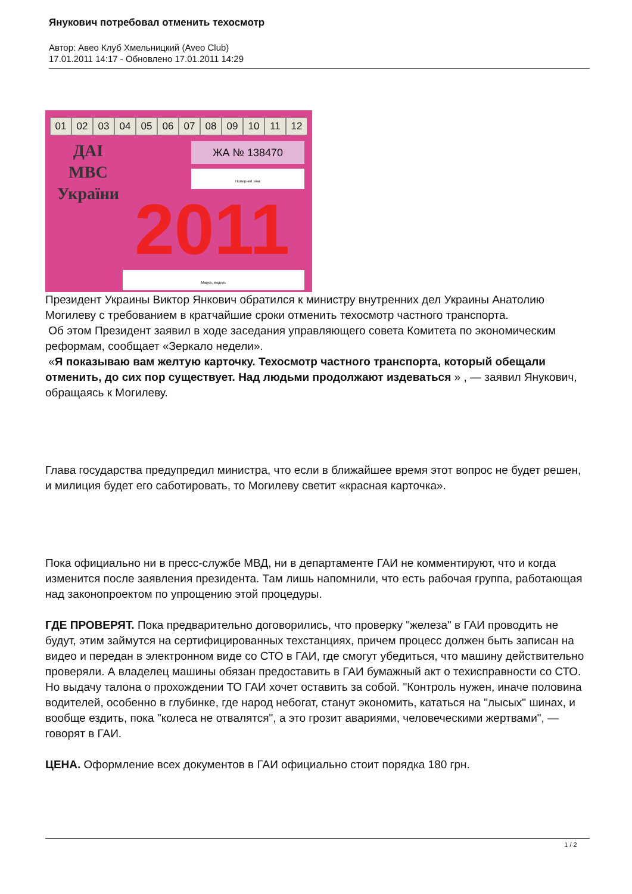Янукович потребовал отменить техосмотр
Автор: Авео Клуб Хмельницкий (Aveo Club)
17.01.2011 14:17 - Обновлено 17.01.2011 14:29
01 02 03 04 05 06 07 08 09 10 11 12
ДАІ
МВС
України
ЖА № 138470
Номерний знак
2011
Марка, модель
Президент Украины Виктор Янкович обратился к министру внутренних дел Украины Анатолию Могилеву с требованием в кратчайшие сроки отменить техосмотр частного транспорта.
Об этом Президент заявил в ходе заседания управляющего совета Комитета по экономическим реформам, сообщает «Зеркало недели».
«Я показываю вам желтую карточку. Техосмотр частного транспорта, который обещали отменить, до сих пор существует. Над людьми продолжают издеваться » , — заявил Янукович, обращаясь к Могилеву.
Глава государства предупредил министра, что если в ближайшее время этот вопрос не будет решен, и милиция будет его саботировать, то Могилеву светит «красная карточка».
Пока официально ни в пресс-службе МВД, ни в департаменте ГАИ не комментируют, что и когда изменится после заявления президента. Там лишь напомнили, что есть рабочая группа, работающая над законопроектом по упрощению этой процедуры.
ГДЕ ПРОВЕРЯТ. Пока предварительно договорились, что проверку "железа" в ГАИ проводить не будут, этим займутся на сертифицированных техстанциях, причем процесс должен быть записан на видео и передан в электронном виде со СТО в ГАИ, где смогут убедиться, что машину действительно проверяли. А владелец машины обязан предоставить в ГАИ бумажный акт о техисправности со СТО. Но выдачу талона о прохождении ТО ГАИ хочет оставить за собой. "Контроль нужен, иначе половина водителей, особенно в глубинке, где народ небогат, станут экономить, кататься на "лысых" шинах, и вообще ездить, пока "колеса не отвалятся", а это грозит авариями, человеческими жертвами", — говорят в ГАИ.
ЦЕНА. Оформление всех документов в ГАИ официально стоит порядка 180 грн.
1 / 2